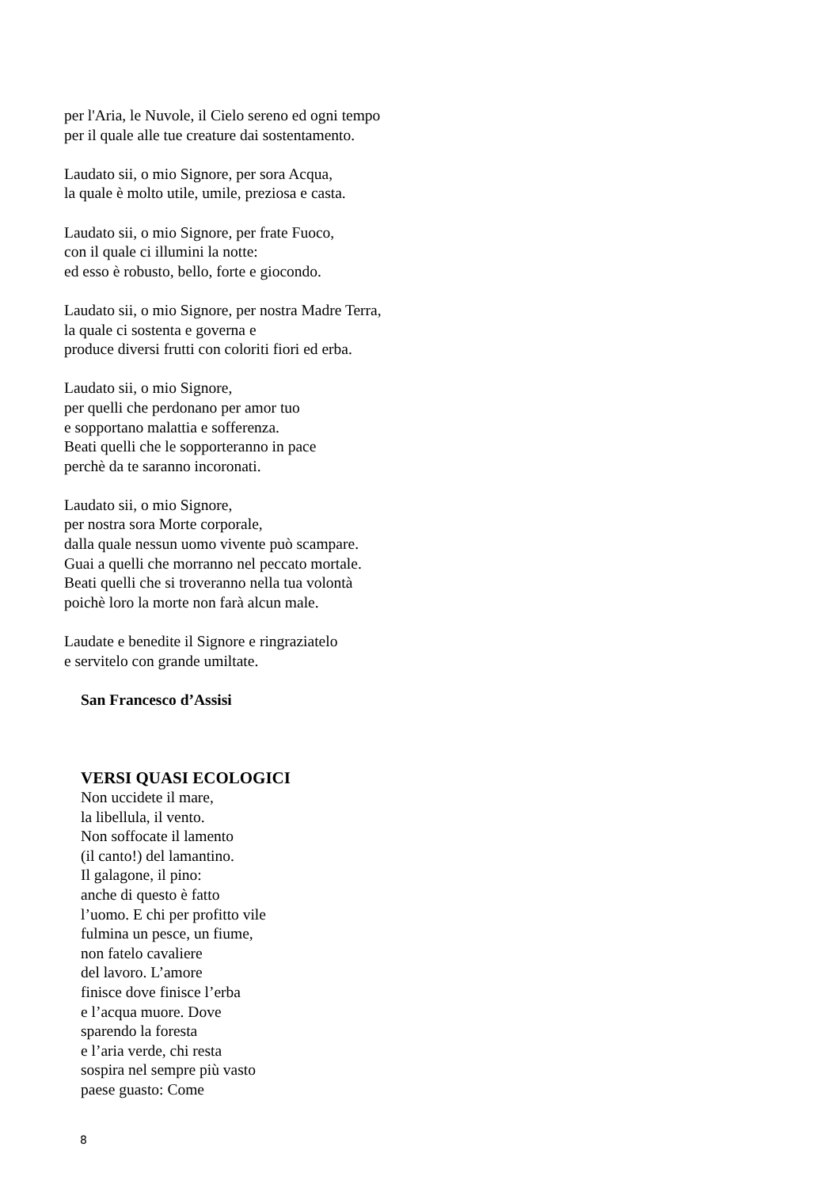per l'Aria, le Nuvole, il Cielo sereno ed ogni tempo
per il quale alle tue creature dai sostentamento.
Laudato sii, o mio Signore, per sora Acqua,
la quale è molto utile, umile, preziosa e casta.
Laudato sii, o mio Signore, per frate Fuoco,
con il quale ci illumini la notte:
ed esso è robusto, bello, forte e giocondo.
Laudato sii, o mio Signore, per nostra Madre Terra,
la quale ci sostenta e governa e
produce diversi frutti con coloriti fiori ed erba.
Laudato sii, o mio Signore,
per quelli che perdonano per amor tuo
e sopportano malattia e sofferenza.
Beati quelli che le sopporteranno in pace
perchè da te saranno incoronati.
Laudato sii, o mio Signore,
per nostra sora Morte corporale,
dalla quale nessun uomo vivente può scampare.
Guai a quelli che morranno nel peccato mortale.
Beati quelli che si troveranno nella tua volontà
poichè loro la morte non farà alcun male.
Laudate e benedite il Signore e ringraziatelo
e servitelo con grande umiltate.
San Francesco d’Assisi
VERSI QUASI ECOLOGICI
Non uccidete il mare,
la libellula, il vento.
Non soffocate il lamento
(il canto!) del lamantino.
Il galagone, il pino:
anche di questo è fatto
l’uomo. E chi per profitto vile
fulmina un pesce, un fiume,
non fatelo cavaliere
del lavoro. L’amore
finisce dove finisce l’erba
e l’acqua muore. Dove
sparendo la foresta
e l’aria verde, chi resta
sospira nel sempre più vasto
paese guasto: Come
8